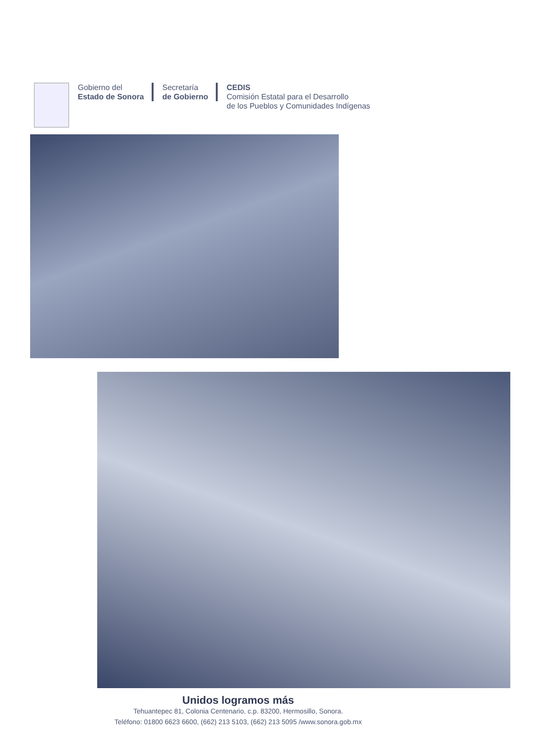Gobierno del
Estado de Sonora
Secretaría
de Gobierno
CEDIS
Comisión Estatal para el Desarrollo
de los Pueblos y Comunidades Indígenas
Unidos logramos más
Tehuantepec 81, Colonia Centenario, c.p. 83200, Hermosillo, Sonora.
Teléfono: 01800 6623 6600, (662) 213 5103, (662) 213 5095 /www.sonora.gob.mx